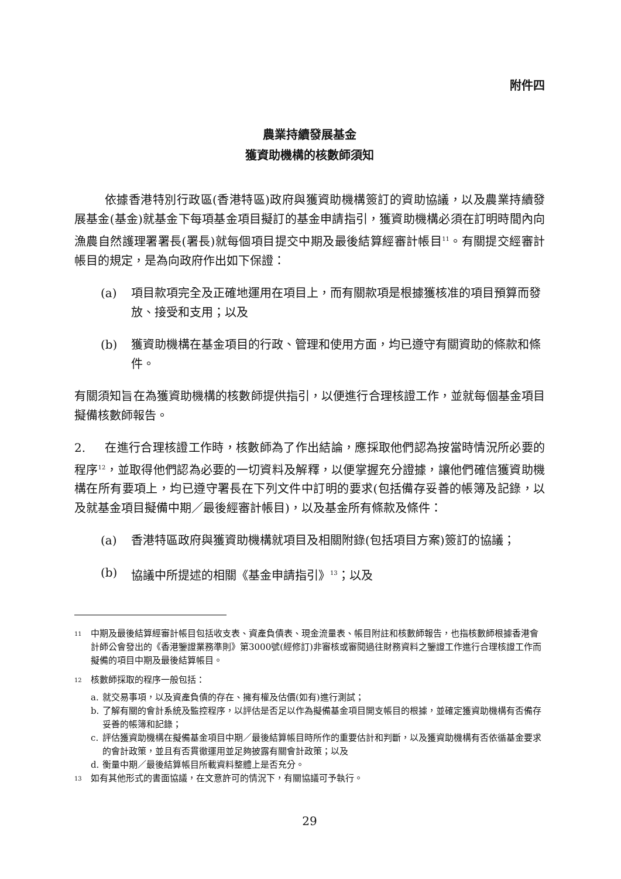附件四
農業持續發展基金
獲資助機構的核數師須知
依據香港特別行政區(香港特區)政府與獲資助機構簽訂的資助協議，以及農業持續發展基金(基金)就基金下每項基金項目擬訂的基金申請指引，獲資助機構必須在訂明時間內向漁農自然護理署署長(署長)就每個項目提交中期及最後結算經審計帳目<sup>11</sup>。有關提交經審計帳目的規定，是為向政府作出如下保證：
(a) 項目款項完全及正確地運用在項目上，而有關款項是根據獲核准的項目預算而發放、接受和支用；以及
(b) 獲資助機構在基金項目的行政、管理和使用方面，均已遵守有關資助的條款和條件。
有關須知旨在為獲資助機構的核數師提供指引，以便進行合理核證工作，並就每個基金項目擬備核數師報告。
2. 在進行合理核證工作時，核數師為了作出結論，應採取他們認為按當時情況所必要的程序<sup>12</sup>，並取得他們認為必要的一切資料及解釋，以便掌握充分證據，讓他們確信獲資助機構在所有要項上，均已遵守署長在下列文件中訂明的要求(包括備存妥善的帳簿及記錄，以及就基金項目擬備中期／最後經審計帳目)，以及基金所有條款及條件：
(a) 香港特區政府與獲資助機構就項目及相關附錄(包括項目方案)簽訂的協議；
(b) 協議中所提述的相關《基金申請指引》<sup>13</sup>；以及
<sup>11</sup> 中期及最後結算經審計帳目包括收支表、資產負債表、現金流量表、帳目附註和核數師報告，也指核數師根據香港會計師公會發出的《香港鑒證業務準則》第3000號(經修訂)非審核或審閱過往財務資料之鑒證工作進行合理核證工作而擬備的項目中期及最後結算帳目。
<sup>12</sup> 核數師採取的程序一般包括：
a. 就交易事項，以及資產負債的存在、擁有權及估價(如有)進行測試；
b. 了解有關的會計系統及監控程序，以評估是否足以作為擬備基金項目開支帳目的根據，並確定獲資助機構有否備存妥善的帳簿和記錄；
c. 評估獲資助機構在擬備基金項目中期／最後結算帳目時所作的重要估計和判斷，以及獲資助機構有否依循基金要求的會計政策，並且有否貫徹運用並足夠披露有關會計政策；以及
d. 衡量中期／最後結算帳目所載資料整體上是否充分。
<sup>13</sup> 如有其他形式的書面協議，在文意許可的情況下，有關協議可予執行。
29